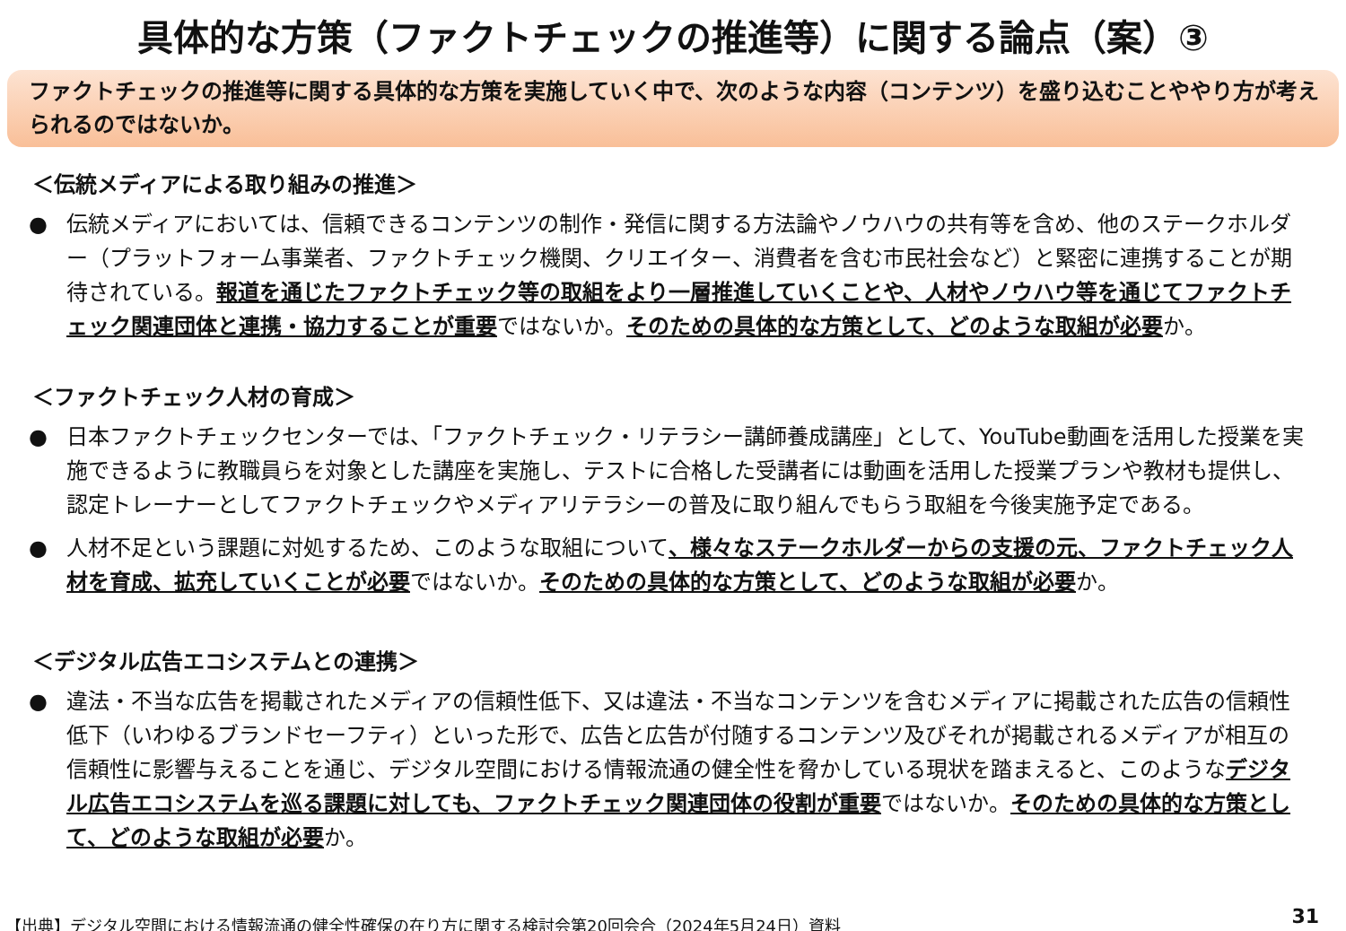具体的な方策（ファクトチェックの推進等）に関する論点（案）③
ファクトチェックの推進等に関する具体的な方策を実施していく中で、次のような内容（コンテンツ）を盛り込むことややり方が考えられるのではないか。
＜伝統メディアによる取り組みの推進＞
● 伝統メディアにおいては、信頼できるコンテンツの制作・発信に関する方法論やノウハウの共有等を含め、他のステークホルダー（プラットフォーム事業者、ファクトチェック機関、クリエイター、消費者を含む市民社会など）と緊密に連携することが期待されている。報道を通じたファクトチェック等の取組をより一層推進していくことや、人材やノウハウ等を通じてファクトチェック関連団体と連携・協力することが重要ではないか。そのための具体的な方策として、どのような取組が必要か。
＜ファクトチェック人材の育成＞
● 日本ファクトチェックセンターでは、「ファクトチェック・リテラシー講師養成講座」として、YouTube動画を活用した授業を実施できるように教職員らを対象とした講座を実施し、テストに合格した受講者には動画を活用した授業プランや教材も提供し、認定トレーナーとしてファクトチェックやメディアリテラシーの普及に取り組んでもらう取組を今後実施予定である。
● 人材不足という課題に対処するため、このような取組について、様々なステークホルダーからの支援の元、ファクトチェック人材を育成、拡充していくことが必要ではないか。そのための具体的な方策として、どのような取組が必要か。
＜デジタル広告エコシステムとの連携＞
● 違法・不当な広告を掲載されたメディアの信頼性低下、又は違法・不当なコンテンツを含むメディアに掲載された広告の信頼性低下（いわゆるブランドセーフティ）といった形で、広告と広告が付随するコンテンツ及びそれが掲載されるメディアが相互の信頼性に影響与えることを通じ、デジタル空間における情報流通の健全性を脅かしている現状を踏まえると、このようなデジタル広告エコシステムを巡る課題に対しても、ファクトチェック関連団体の役割が重要ではないか。そのための具体的な方策として、どのような取組が必要か。
【出典】デジタル空間における情報流通の健全性確保の在り方に関する検討会第20回会合（2024年5月24日）資料
31